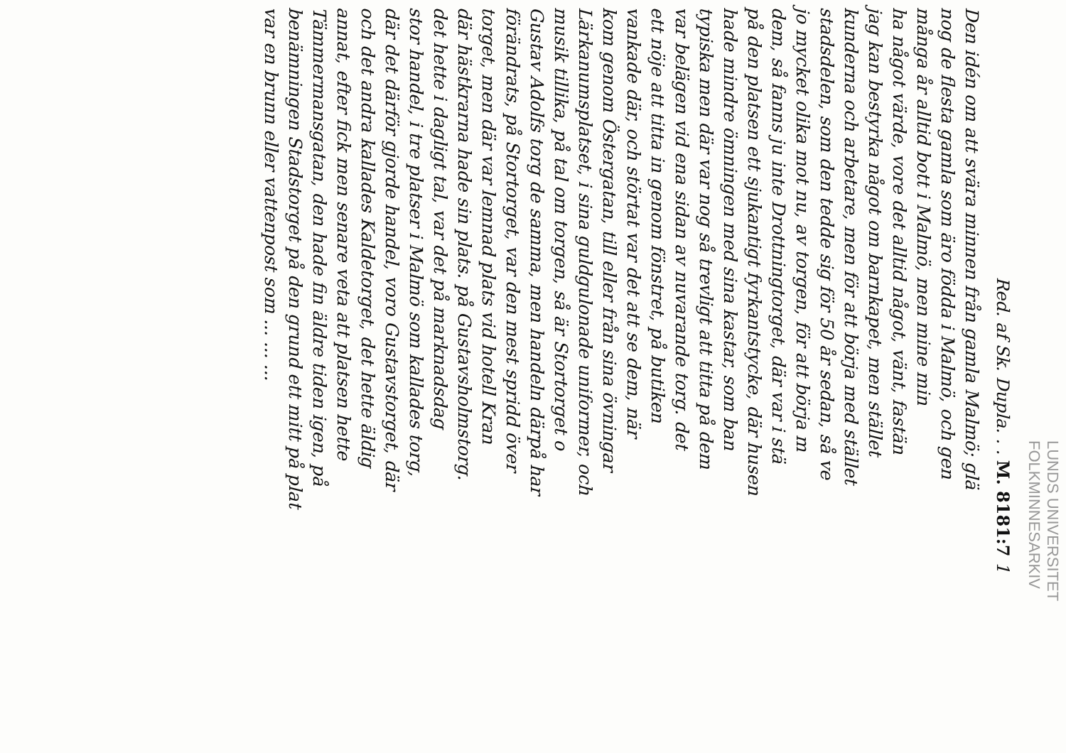LUNDS UNIVERSITET
FOLKMINNESARKIV
Red. af Sk. Dupla. . . M. 8181:7 1
Den idén om att svära minnen från gamla Malmö; glä
nog de flesta gamla som äro födda i Malmö, och gen
många år alltid bott i Malmö, men mine min
ha något värde, vore det alltid något, vänt, fastän
jag kan bestyrka något om barnkapet, men stället
kunderna och arbetare, men för att börja med stället
stadsdelen, som den tedde sig för 50 år sedan, så ve
jo mycket olika mot nu, av torgen, för att börja m
dem, så fanns ju inte Drottningtorget, där var i stä
på den platsen ett sjukantigt fyrkantstycke, där husen
hade mindre ömningen med sina kastar, som ban
typiska men där var nog så trevligt att titta på dem
var belägen vid ena sidan av nuvarande torg. det
ett nöje att titta in genom fönstret, på butiken
vankade där, och störtat var det att se dem, när
kom genom Östergatan, till eller från sina övningar
Lärkanumsplatset, i sina guldgulonade uniformer, och
musik tillika, på tal om torgen, så är Stortorget o
Gustav Adolfs torg de samma, men handeln därpå har
förändrats, på Stortorget, var den mest spridd över
torget, men där var lemnad plats vid hotell Kran
där hästkrarna hade sin plats. på Gustavsholmstorg.
det hette i dagligt tal, var det på marknadsdag
stor handel, i tre platser i Malmö som kallades torg,
där det därför gjorde handel, voro Gustavstorget, där
och det andra kallades Kaldetorget, det hette äldig
annat, efter fick men senare veta att platsen hette
Tämmermansgatan, den hade fin äldre tiden igen, på
benämningen Stadstorget på den grund ett mitt på plat
var en brunn eller vattenpost som ... ... ...